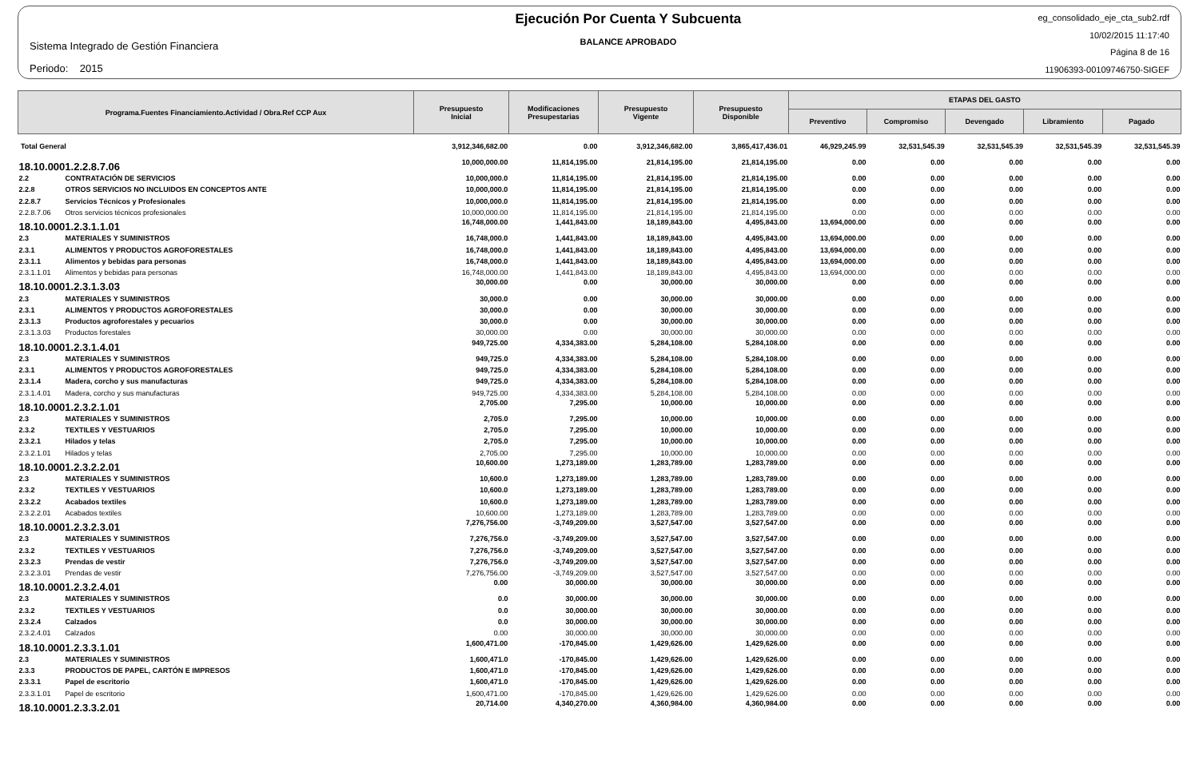Sistema Integrado de Gestión Financiera
Periodo: 2015
Ejecución Por Cuenta Y Subcuenta
BALANCE APROBADO
eg_consolidado_eje_cta_sub2.rdf
10/02/2015 11:17:40
Página 8 de 16
11906393-00109746750-SIGEF
| Programa.Fuentes Financiamiento.Actividad / Obra.Ref CCP Aux | | Presupuesto Inicial | Modificaciones Presupestarias | Presupuesto Vigente | Presupuesto Disponible | ETAPAS DEL GASTO | | | | |
| --- | --- | --- | --- | --- | --- | --- | --- | --- | --- | --- |
| | | | | | | Preventivo | Compromiso | Devengado | Libramiento | Pagado |
| Total General | | 3,912,346,682.00 | 0.00 | 3,912,346,682.00 | 3,865,417,436.01 | 46,929,245.99 | 32,531,545.39 | 32,531,545.39 | 32,531,545.39 | 32,531,545.39 |
| 18.10.0001.2.2.8.7.06 | | 10,000,000.00 | 11,814,195.00 | 21,814,195.00 | 21,814,195.00 | 0.00 | 0.00 | 0.00 | 0.00 | 0.00 |
| 2.2 | CONTRATACIÓN DE SERVICIOS | 10,000,000.0 | 11,814,195.00 | 21,814,195.00 | 21,814,195.00 | 0.00 | 0.00 | 0.00 | 0.00 | 0.00 |
| 2.2.8 | OTROS SERVICIOS NO INCLUIDOS EN CONCEPTOS ANTE | 10,000,000.0 | 11,814,195.00 | 21,814,195.00 | 21,814,195.00 | 0.00 | 0.00 | 0.00 | 0.00 | 0.00 |
| 2.2.8.7 | Servicios Técnicos y Profesionales | 10,000,000.0 | 11,814,195.00 | 21,814,195.00 | 21,814,195.00 | 0.00 | 0.00 | 0.00 | 0.00 | 0.00 |
| 2.2.8.7.06 | Otros servicios técnicos profesionales | 10,000,000.00 | 11,814,195.00 | 21,814,195.00 | 21,814,195.00 | 0.00 | 0.00 | 0.00 | 0.00 | 0.00 |
| 18.10.0001.2.3.1.1.01 | | 16,748,000.00 | 1,441,843.00 | 18,189,843.00 | 4,495,843.00 | 13,694,000.00 | 0.00 | 0.00 | 0.00 | 0.00 |
| 2.3 | MATERIALES Y SUMINISTROS | 16,748,000.0 | 1,441,843.00 | 18,189,843.00 | 4,495,843.00 | 13,694,000.00 | 0.00 | 0.00 | 0.00 | 0.00 |
| 2.3.1 | ALIMENTOS Y PRODUCTOS AGROFORESTALES | 16,748,000.0 | 1,441,843.00 | 18,189,843.00 | 4,495,843.00 | 13,694,000.00 | 0.00 | 0.00 | 0.00 | 0.00 |
| 2.3.1.1 | Alimentos y bebidas para personas | 16,748,000.0 | 1,441,843.00 | 18,189,843.00 | 4,495,843.00 | 13,694,000.00 | 0.00 | 0.00 | 0.00 | 0.00 |
| 2.3.1.1.01 | Alimentos y bebidas para personas | 16,748,000.00 | 1,441,843.00 | 18,189,843.00 | 4,495,843.00 | 13,694,000.00 | 0.00 | 0.00 | 0.00 | 0.00 |
| 18.10.0001.2.3.1.3.03 | | 30,000.00 | 0.00 | 30,000.00 | 30,000.00 | 0.00 | 0.00 | 0.00 | 0.00 | 0.00 |
| 2.3 | MATERIALES Y SUMINISTROS | 30,000.0 | 0.00 | 30,000.00 | 30,000.00 | 0.00 | 0.00 | 0.00 | 0.00 | 0.00 |
| 2.3.1 | ALIMENTOS Y PRODUCTOS AGROFORESTALES | 30,000.0 | 0.00 | 30,000.00 | 30,000.00 | 0.00 | 0.00 | 0.00 | 0.00 | 0.00 |
| 2.3.1.3 | Productos agroforestales y pecuarios | 30,000.0 | 0.00 | 30,000.00 | 30,000.00 | 0.00 | 0.00 | 0.00 | 0.00 | 0.00 |
| 2.3.1.3.03 | Productos forestales | 30,000.00 | 0.00 | 30,000.00 | 30,000.00 | 0.00 | 0.00 | 0.00 | 0.00 | 0.00 |
| 18.10.0001.2.3.1.4.01 | | 949,725.00 | 4,334,383.00 | 5,284,108.00 | 5,284,108.00 | 0.00 | 0.00 | 0.00 | 0.00 | 0.00 |
| 2.3 | MATERIALES Y SUMINISTROS | 949,725.0 | 4,334,383.00 | 5,284,108.00 | 5,284,108.00 | 0.00 | 0.00 | 0.00 | 0.00 | 0.00 |
| 2.3.1 | ALIMENTOS Y PRODUCTOS AGROFORESTALES | 949,725.0 | 4,334,383.00 | 5,284,108.00 | 5,284,108.00 | 0.00 | 0.00 | 0.00 | 0.00 | 0.00 |
| 2.3.1.4 | Madera, corcho y sus manufacturas | 949,725.0 | 4,334,383.00 | 5,284,108.00 | 5,284,108.00 | 0.00 | 0.00 | 0.00 | 0.00 | 0.00 |
| 2.3.1.4.01 | Madera, corcho y sus manufacturas | 949,725.00 | 4,334,383.00 | 5,284,108.00 | 5,284,108.00 | 0.00 | 0.00 | 0.00 | 0.00 | 0.00 |
| 18.10.0001.2.3.2.1.01 | | 2,705.00 | 7,295.00 | 10,000.00 | 10,000.00 | 0.00 | 0.00 | 0.00 | 0.00 | 0.00 |
| 2.3 | MATERIALES Y SUMINISTROS | 2,705.0 | 7,295.00 | 10,000.00 | 10,000.00 | 0.00 | 0.00 | 0.00 | 0.00 | 0.00 |
| 2.3.2 | TEXTILES Y VESTUARIOS | 2,705.0 | 7,295.00 | 10,000.00 | 10,000.00 | 0.00 | 0.00 | 0.00 | 0.00 | 0.00 |
| 2.3.2.1 | Hilados y telas | 2,705.0 | 7,295.00 | 10,000.00 | 10,000.00 | 0.00 | 0.00 | 0.00 | 0.00 | 0.00 |
| 2.3.2.1.01 | Hilados y telas | 2,705.00 | 7,295.00 | 10,000.00 | 10,000.00 | 0.00 | 0.00 | 0.00 | 0.00 | 0.00 |
| 18.10.0001.2.3.2.2.01 | | 10,600.00 | 1,273,189.00 | 1,283,789.00 | 1,283,789.00 | 0.00 | 0.00 | 0.00 | 0.00 | 0.00 |
| 2.3 | MATERIALES Y SUMINISTROS | 10,600.0 | 1,273,189.00 | 1,283,789.00 | 1,283,789.00 | 0.00 | 0.00 | 0.00 | 0.00 | 0.00 |
| 2.3.2 | TEXTILES Y VESTUARIOS | 10,600.0 | 1,273,189.00 | 1,283,789.00 | 1,283,789.00 | 0.00 | 0.00 | 0.00 | 0.00 | 0.00 |
| 2.3.2.2 | Acabados textiles | 10,600.0 | 1,273,189.00 | 1,283,789.00 | 1,283,789.00 | 0.00 | 0.00 | 0.00 | 0.00 | 0.00 |
| 2.3.2.2.01 | Acabados textiles | 10,600.00 | 1,273,189.00 | 1,283,789.00 | 1,283,789.00 | 0.00 | 0.00 | 0.00 | 0.00 | 0.00 |
| 18.10.0001.2.3.2.3.01 | | 7,276,756.00 | -3,749,209.00 | 3,527,547.00 | 3,527,547.00 | 0.00 | 0.00 | 0.00 | 0.00 | 0.00 |
| 2.3 | MATERIALES Y SUMINISTROS | 7,276,756.0 | -3,749,209.00 | 3,527,547.00 | 3,527,547.00 | 0.00 | 0.00 | 0.00 | 0.00 | 0.00 |
| 2.3.2 | TEXTILES Y VESTUARIOS | 7,276,756.0 | -3,749,209.00 | 3,527,547.00 | 3,527,547.00 | 0.00 | 0.00 | 0.00 | 0.00 | 0.00 |
| 2.3.2.3 | Prendas de vestir | 7,276,756.0 | -3,749,209.00 | 3,527,547.00 | 3,527,547.00 | 0.00 | 0.00 | 0.00 | 0.00 | 0.00 |
| 2.3.2.3.01 | Prendas de vestir | 7,276,756.00 | -3,749,209.00 | 3,527,547.00 | 3,527,547.00 | 0.00 | 0.00 | 0.00 | 0.00 | 0.00 |
| 18.10.0001.2.3.2.4.01 | | 0.00 | 30,000.00 | 30,000.00 | 30,000.00 | 0.00 | 0.00 | 0.00 | 0.00 | 0.00 |
| 2.3 | MATERIALES Y SUMINISTROS | 0.0 | 30,000.00 | 30,000.00 | 30,000.00 | 0.00 | 0.00 | 0.00 | 0.00 | 0.00 |
| 2.3.2 | TEXTILES Y VESTUARIOS | 0.0 | 30,000.00 | 30,000.00 | 30,000.00 | 0.00 | 0.00 | 0.00 | 0.00 | 0.00 |
| 2.3.2.4 | Calzados | 0.0 | 30,000.00 | 30,000.00 | 30,000.00 | 0.00 | 0.00 | 0.00 | 0.00 | 0.00 |
| 2.3.2.4.01 | Calzados | 0.00 | 30,000.00 | 30,000.00 | 30,000.00 | 0.00 | 0.00 | 0.00 | 0.00 | 0.00 |
| 18.10.0001.2.3.3.1.01 | | 1,600,471.00 | -170,845.00 | 1,429,626.00 | 1,429,626.00 | 0.00 | 0.00 | 0.00 | 0.00 | 0.00 |
| 2.3 | MATERIALES Y SUMINISTROS | 1,600,471.0 | -170,845.00 | 1,429,626.00 | 1,429,626.00 | 0.00 | 0.00 | 0.00 | 0.00 | 0.00 |
| 2.3.3 | PRODUCTOS DE PAPEL, CARTÓN E IMPRESOS | 1,600,471.0 | -170,845.00 | 1,429,626.00 | 1,429,626.00 | 0.00 | 0.00 | 0.00 | 0.00 | 0.00 |
| 2.3.3.1 | Papel de escritorio | 1,600,471.0 | -170,845.00 | 1,429,626.00 | 1,429,626.00 | 0.00 | 0.00 | 0.00 | 0.00 | 0.00 |
| 2.3.3.1.01 | Papel de escritorio | 1,600,471.00 | -170,845.00 | 1,429,626.00 | 1,429,626.00 | 0.00 | 0.00 | 0.00 | 0.00 | 0.00 |
| 18.10.0001.2.3.3.2.01 | | 20,714.00 | 4,340,270.00 | 4,360,984.00 | 4,360,984.00 | 0.00 | 0.00 | 0.00 | 0.00 | 0.00 |